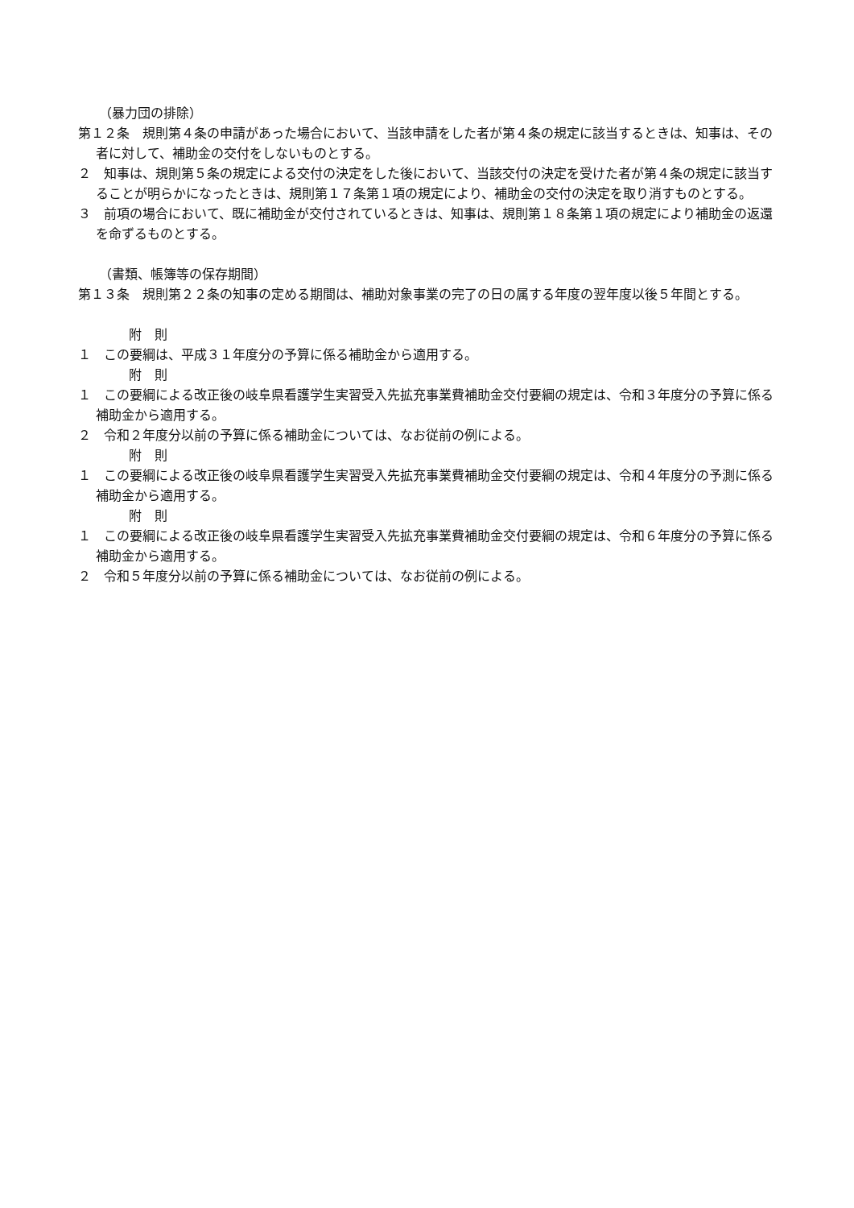（暴力団の排除）
第１２条　規則第４条の申請があった場合において、当該申請をした者が第４条の規定に該当するときは、知事は、その者に対して、補助金の交付をしないものとする。
２　知事は、規則第５条の規定による交付の決定をした後において、当該交付の決定を受けた者が第４条の規定に該当することが明らかになったときは、規則第１７条第１項の規定により、補助金の交付の決定を取り消すものとする。
３　前項の場合において、既に補助金が交付されているときは、知事は、規則第１８条第１項の規定により補助金の返還を命ずるものとする。
（書類、帳簿等の保存期間）
第１３条　規則第２２条の知事の定める期間は、補助対象事業の完了の日の属する年度の翌年度以後５年間とする。
附　則
１　この要綱は、平成３１年度分の予算に係る補助金から適用する。
附　則
１　この要綱による改正後の岐阜県看護学生実習受入先拡充事業費補助金交付要綱の規定は、令和３年度分の予算に係る補助金から適用する。
２　令和２年度分以前の予算に係る補助金については、なお従前の例による。
附　則
１　この要綱による改正後の岐阜県看護学生実習受入先拡充事業費補助金交付要綱の規定は、令和４年度分の予測に係る補助金から適用する。
附　則
１　この要綱による改正後の岐阜県看護学生実習受入先拡充事業費補助金交付要綱の規定は、令和６年度分の予算に係る補助金から適用する。
２　令和５年度分以前の予算に係る補助金については、なお従前の例による。